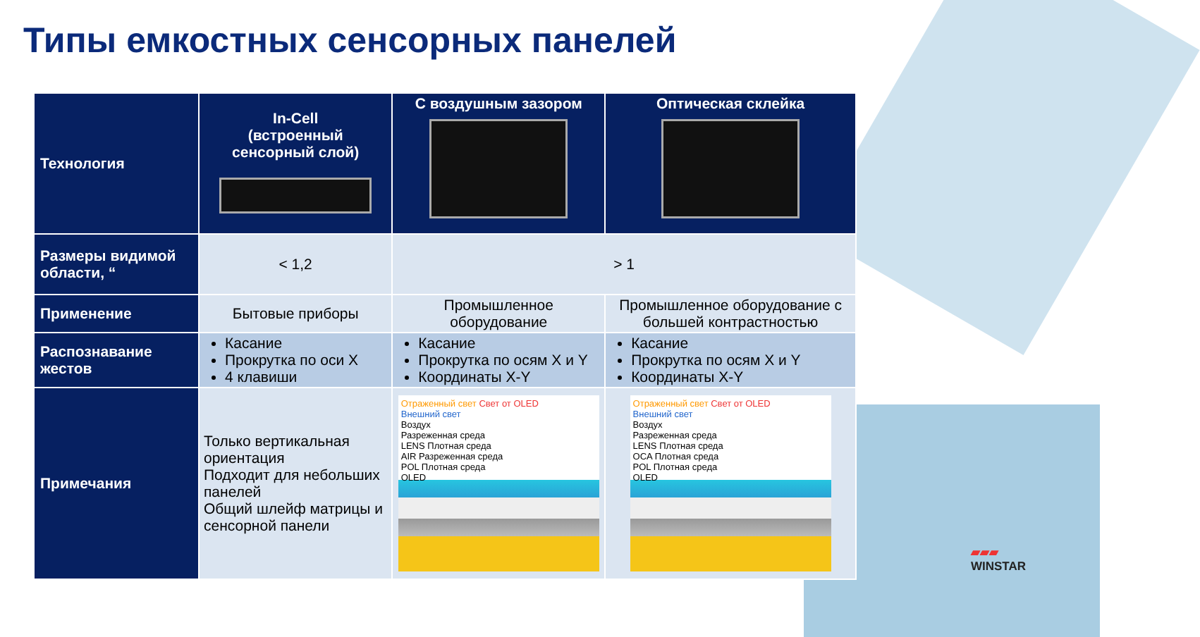Типы емкостных сенсорных панелей
| Технология | In-Cell (встроенный сенсорный слой) | С воздушным зазором | Оптическая склейка |
| --- | --- | --- | --- |
| Размеры видимой области, “ | < 1,2 | > 1 | |
| Применение | Бытовые приборы | Промышленное оборудование | Промышленное оборудование с большей контрастностью |
| Распознавание жестов | Касание Прокрутка по оси X 4 клавиши | Касание Прокрутка по осям X и Y Координаты X-Y | Касание Прокрутка по осям X и Y Координаты X-Y |
| Примечания | Только вертикальная ориентация Подходит для небольших панелей Общий шлейф матрицы и сенсорной панели | Отраженный свет Свет от OLED Внешний свет Воздух Разреженная среда LENS Плотная среда AIR Разреженная среда POL Плотная среда OLED | Отраженный свет Свет от OLED Внешний свет Воздух Разреженная среда LENS Плотная среда OCA Плотная среда POL Плотная среда OLED |
▰▰▰
WINSTAR